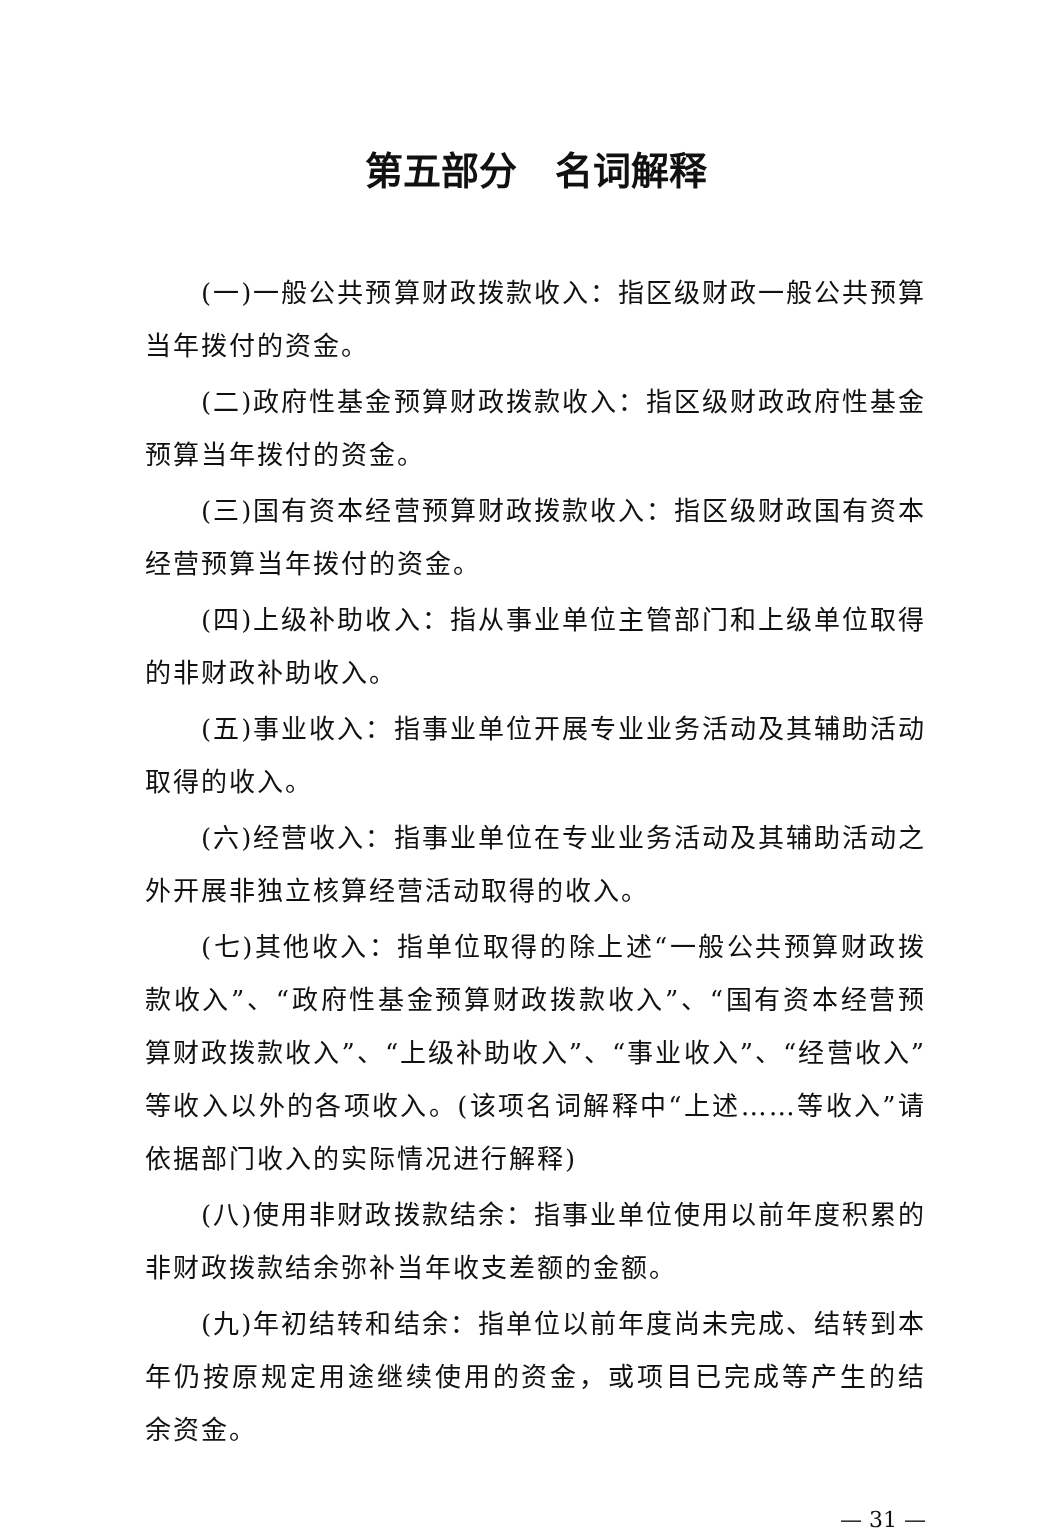第五部分　名词解释
(一)一般公共预算财政拨款收入：指区级财政一般公共预算当年拨付的资金。
(二)政府性基金预算财政拨款收入：指区级财政政府性基金预算当年拨付的资金。
(三)国有资本经营预算财政拨款收入：指区级财政国有资本经营预算当年拨付的资金。
(四)上级补助收入：指从事业单位主管部门和上级单位取得的非财政补助收入。
(五)事业收入：指事业单位开展专业业务活动及其辅助活动取得的收入。
(六)经营收入：指事业单位在专业业务活动及其辅助活动之外开展非独立核算经营活动取得的收入。
(七)其他收入：指单位取得的除上述“一般公共预算财政拨款收入”、“政府性基金预算财政拨款收入”、“国有资本经营预算财政拨款收入”、“上级补助收入”、“事业收入”、“经营收入”等收入以外的各项收入。(该项名词解释中“上述……等收入”请依据部门收入的实际情况进行解释)
(八)使用非财政拨款结余：指事业单位使用以前年度积累的非财政拨款结余弥补当年收支差额的金额。
(九)年初结转和结余：指单位以前年度尚未完成、结转到本年仍按原规定用途继续使用的资金，或项目已完成等产生的结余资金。
— 31 —